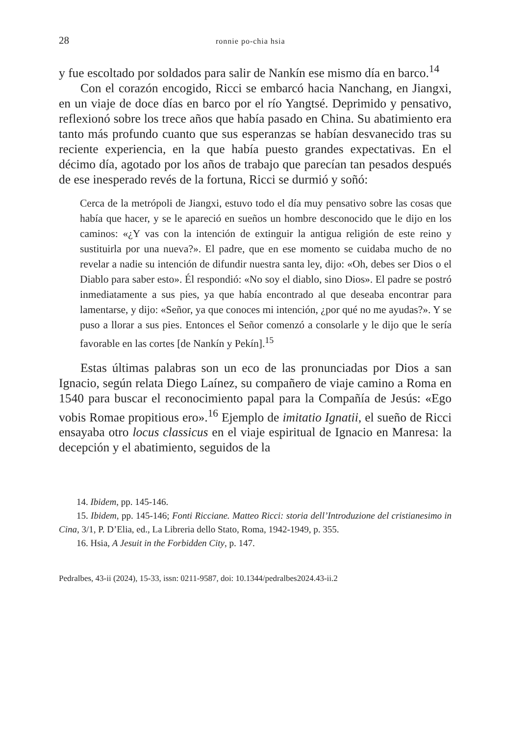28 ronnie po-chia hsia
y fue escoltado por soldados para salir de Nankín ese mismo día en barco.<sup>14</sup>
Con el corazón encogido, Ricci se embarcó hacia Nanchang, en Jiangxi, en un viaje de doce días en barco por el río Yangtsé. Deprimido y pensativo, reflexionó sobre los trece años que había pasado en China. Su abatimiento era tanto más profundo cuanto que sus esperanzas se habían desvanecido tras su reciente experiencia, en la que había puesto grandes expectativas. En el décimo día, agotado por los años de trabajo que parecían tan pesados después de ese inesperado revés de la fortuna, Ricci se durmió y soñó:
Cerca de la metrópoli de Jiangxi, estuvo todo el día muy pensativo sobre las cosas que había que hacer, y se le apareció en sueños un hombre desconocido que le dijo en los caminos: «¿Y vas con la intención de extinguir la antigua religión de este reino y sustituirla por una nueva?». El padre, que en ese momento se cuidaba mucho de no revelar a nadie su intención de difundir nuestra santa ley, dijo: «Oh, debes ser Dios o el Diablo para saber esto». Él respondió: «No soy el diablo, sino Dios». El padre se postró inmediatamente a sus pies, ya que había encontrado al que deseaba encontrar para lamentarse, y dijo: «Señor, ya que conoces mi intención, ¿por qué no me ayudas?». Y se puso a llorar a sus pies. Entonces el Señor comenzó a consolarle y le dijo que le sería favorable en las cortes [de Nankín y Pekín].<sup>15</sup>
Estas últimas palabras son un eco de las pronunciadas por Dios a san Ignacio, según relata Diego Laínez, su compañero de viaje camino a Roma en 1540 para buscar el reconocimiento papal para la Compañía de Jesús: «Ego vobis Romae propitious ero».<sup>16</sup> Ejemplo de imitatio Ignatii, el sueño de Ricci ensayaba otro locus classicus en el viaje espiritual de Ignacio en Manresa: la decepción y el abatimiento, seguidos de la
14. Ibidem, pp. 145-146.
15. Ibidem, pp. 145-146; Fonti Ricciane. Matteo Ricci: storia dell’Introduzione del cristianesimo in Cina, 3/1, P. D’Elia, ed., La Libreria dello Stato, Roma, 1942-1949, p. 355.
16. Hsia, A Jesuit in the Forbidden City, p. 147.
Pedralbes, 43-ii (2024), 15-33, issn: 0211-9587, doi: 10.1344/pedralbes2024.43-ii.2